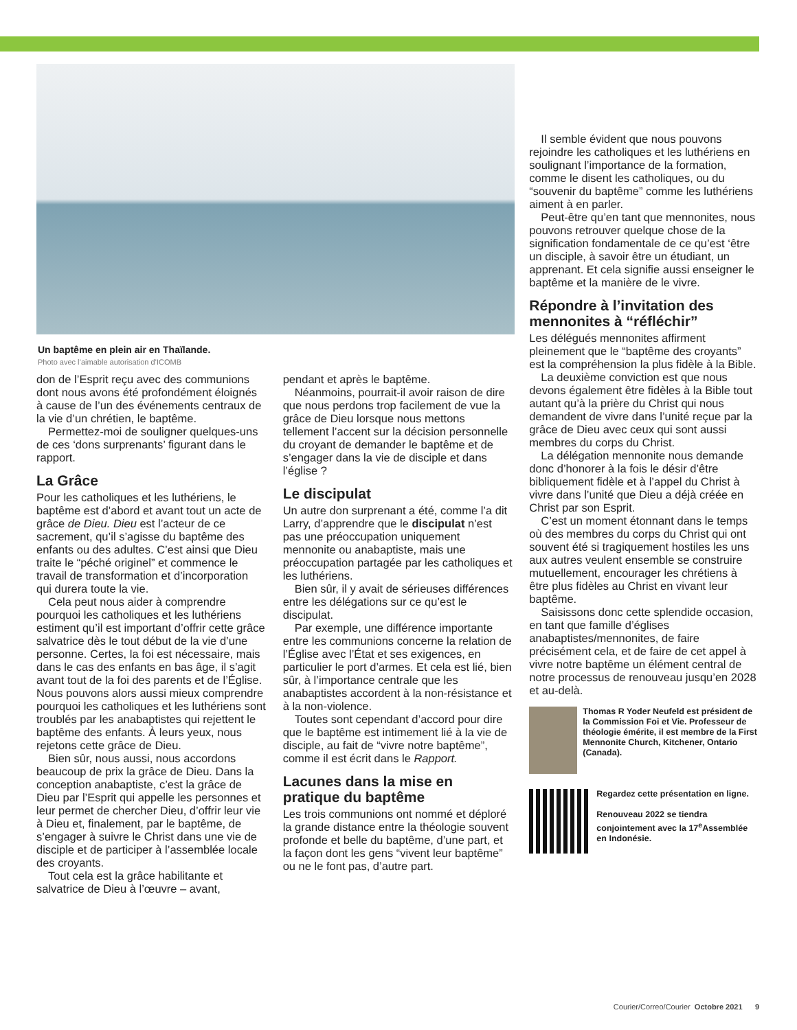Un baptême en plein air en Thaïlande.
Photo avec l’aimable autorisation d’ICOMB
don de l’Esprit reçu avec des communions dont nous avons été profondément éloignés à cause de l’un des événements centraux de la vie d’un chrétien, le baptême.
Permettez-moi de souligner quelques-uns de ces ‘dons surprenants’ figurant dans le rapport.
La Grâce
Pour les catholiques et les luthériens, le baptême est d’abord et avant tout un acte de grâce de Dieu. Dieu est l’acteur de ce sacrement, qu’il s’agisse du baptême des enfants ou des adultes. C’est ainsi que Dieu traite le “péché originel” et commence le travail de transformation et d’incorporation qui durera toute la vie.
Cela peut nous aider à comprendre pourquoi les catholiques et les luthériens estiment qu’il est important d’offrir cette grâce salvatrice dès le tout début de la vie d’une personne. Certes, la foi est nécessaire, mais dans le cas des enfants en bas âge, il s’agit avant tout de la foi des parents et de l’Église. Nous pouvons alors aussi mieux comprendre pourquoi les catholiques et les luthériens sont troublés par les anabaptistes qui rejettent le baptême des enfants. À leurs yeux, nous rejetons cette grâce de Dieu.
Bien sûr, nous aussi, nous accordons beaucoup de prix la grâce de Dieu. Dans la conception anabaptiste, c’est la grâce de Dieu par l’Esprit qui appelle les personnes et leur permet de chercher Dieu, d’offrir leur vie à Dieu et, finalement, par le baptême, de s’engager à suivre le Christ dans une vie de disciple et de participer à l’assemblée locale des croyants.
Tout cela est la grâce habilitante et salvatrice de Dieu à l’œuvre – avant,
pendant et après le baptême.
Néanmoins, pourrait-il avoir raison de dire que nous perdons trop facilement de vue la grâce de Dieu lorsque nous mettons tellement l’accent sur la décision personnelle du croyant de demander le baptême et de s’engager dans la vie de disciple et dans l’église ?
Le discipulat
Un autre don surprenant a été, comme l’a dit Larry, d’apprendre que le discipulat n’est pas une préoccupation uniquement mennonite ou anabaptiste, mais une préoccupation partagée par les catholiques et les luthériens.
Bien sûr, il y avait de sérieuses différences entre les délégations sur ce qu’est le discipulat.
Par exemple, une différence importante entre les communions concerne la relation de l’Église avec l’État et ses exigences, en particulier le port d’armes. Et cela est lié, bien sûr, à l’importance centrale que les anabaptistes accordent à la non-résistance et à la non-violence.
Toutes sont cependant d’accord pour dire que le baptême est intimement lié à la vie de disciple, au fait de “vivre notre baptême”, comme il est écrit dans le Rapport.
Lacunes dans la mise en pratique du baptême
Les trois communions ont nommé et déploré la grande distance entre la théologie souvent profonde et belle du baptême, d’une part, et la façon dont les gens “vivent leur baptême” ou ne le font pas, d’autre part.
Il semble évident que nous pouvons rejoindre les catholiques et les luthériens en soulignant l’importance de la formation, comme le disent les catholiques, ou du “souvenir du baptême” comme les luthériens aiment à en parler.
Peut-être qu’en tant que mennonites, nous pouvons retrouver quelque chose de la signification fondamentale de ce qu’est ‘être un disciple, à savoir être un étudiant, un apprenant. Et cela signifie aussi enseigner le baptême et la manière de le vivre.
Répondre à l’invitation des mennonites à “réfléchir”
Les délégués mennonites affirment pleinement que le “baptême des croyants” est la compréhension la plus fidèle à la Bible.
La deuxième conviction est que nous devons également être fidèles à la Bible tout autant qu’à la prière du Christ qui nous demandent de vivre dans l’unité reçue par la grâce de Dieu avec ceux qui sont aussi membres du corps du Christ.
La délégation mennonite nous demande donc d’honorer à la fois le désir d’être bibliquement fidèle et à l’appel du Christ à vivre dans l’unité que Dieu a déjà créée en Christ par son Esprit.
C’est un moment étonnant dans le temps où des membres du corps du Christ qui ont souvent été si tragiquement hostiles les uns aux autres veulent ensemble se construire mutuellement, encourager les chrétiens à être plus fidèles au Christ en vivant leur baptême.
Saisissons donc cette splendide occasion, en tant que famille d’églises anabaptistes/mennonites, de faire précisément cela, et de faire de cet appel à vivre notre baptême un élément central de notre processus de renouveau jusqu’en 2028 et au-delà.
Thomas R Yoder Neufeld est président de la Commission Foi et Vie. Professeur de théologie émérite, il est membre de la First Mennonite Church, Kitchener, Ontario (Canada).
Regardez cette présentation en ligne.
Renouveau 2022 se tiendra conjointement avec la 17<sup>e</sup>Assemblée en Indonésie.
Courier/Correo/Courier Octobre 2021 9